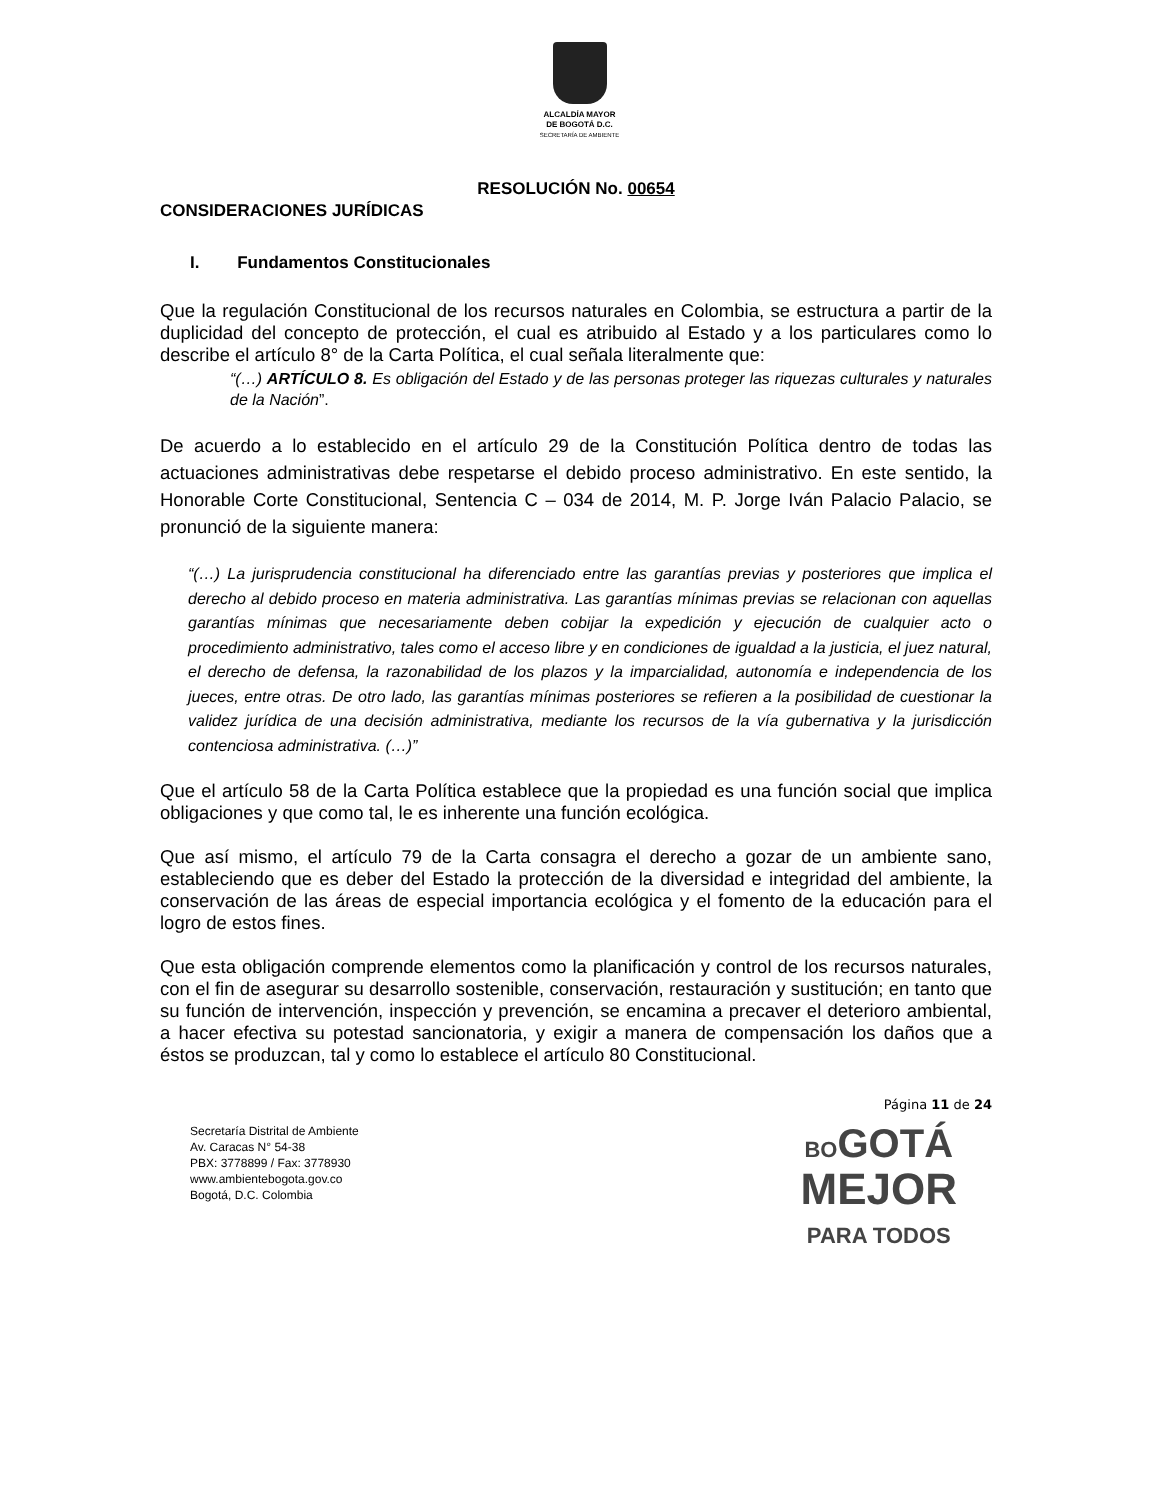ALCALDÍA MAYOR
DE BOGOTÁ D.C.
SECRETARÍA DE AMBIENTE
RESOLUCIÓN No. 00654
CONSIDERACIONES JURÍDICAS
I. Fundamentos Constitucionales
Que la regulación Constitucional de los recursos naturales en Colombia, se estructura a partir de la duplicidad del concepto de protección, el cual es atribuido al Estado y a los particulares como lo describe el artículo 8° de la Carta Política, el cual señala literalmente que:
“(…) ARTÍCULO 8. Es obligación del Estado y de las personas proteger las riquezas culturales y naturales de la Nación”.
De acuerdo a lo establecido en el artículo 29 de la Constitución Política dentro de todas las actuaciones administrativas debe respetarse el debido proceso administrativo. En este sentido, la Honorable Corte Constitucional, Sentencia C – 034 de 2014, M. P. Jorge Iván Palacio Palacio, se pronunció de la siguiente manera:
“(…) La jurisprudencia constitucional ha diferenciado entre las garantías previas y posteriores que implica el derecho al debido proceso en materia administrativa. Las garantías mínimas previas se relacionan con aquellas garantías mínimas que necesariamente deben cobijar la expedición y ejecución de cualquier acto o procedimiento administrativo, tales como el acceso libre y en condiciones de igualdad a la justicia, el juez natural, el derecho de defensa, la razonabilidad de los plazos y la imparcialidad, autonomía e independencia de los jueces, entre otras. De otro lado, las garantías mínimas posteriores se refieren a la posibilidad de cuestionar la validez jurídica de una decisión administrativa, mediante los recursos de la vía gubernativa y la jurisdicción contenciosa administrativa. (…)”
Que el artículo 58 de la Carta Política establece que la propiedad es una función social que implica obligaciones y que como tal, le es inherente una función ecológica.
Que así mismo, el artículo 79 de la Carta consagra el derecho a gozar de un ambiente sano, estableciendo que es deber del Estado la protección de la diversidad e integridad del ambiente, la conservación de las áreas de especial importancia ecológica y el fomento de la educación para el logro de estos fines.
Que esta obligación comprende elementos como la planificación y control de los recursos naturales, con el fin de asegurar su desarrollo sostenible, conservación, restauración y sustitución; en tanto que su función de intervención, inspección y prevención, se encamina a precaver el deterioro ambiental, a hacer efectiva su potestad sancionatoria, y exigir a manera de compensación los daños que a éstos se produzcan, tal y como lo establece el artículo 80 Constitucional.
Página 11 de 24
Secretaría Distrital de Ambiente
Av. Caracas N° 54-38
PBX: 3778899 / Fax: 3778930
www.ambientebogota.gov.co
Bogotá, D.C. Colombia
BO GOTÁ
MEJOR
PARA TODOS